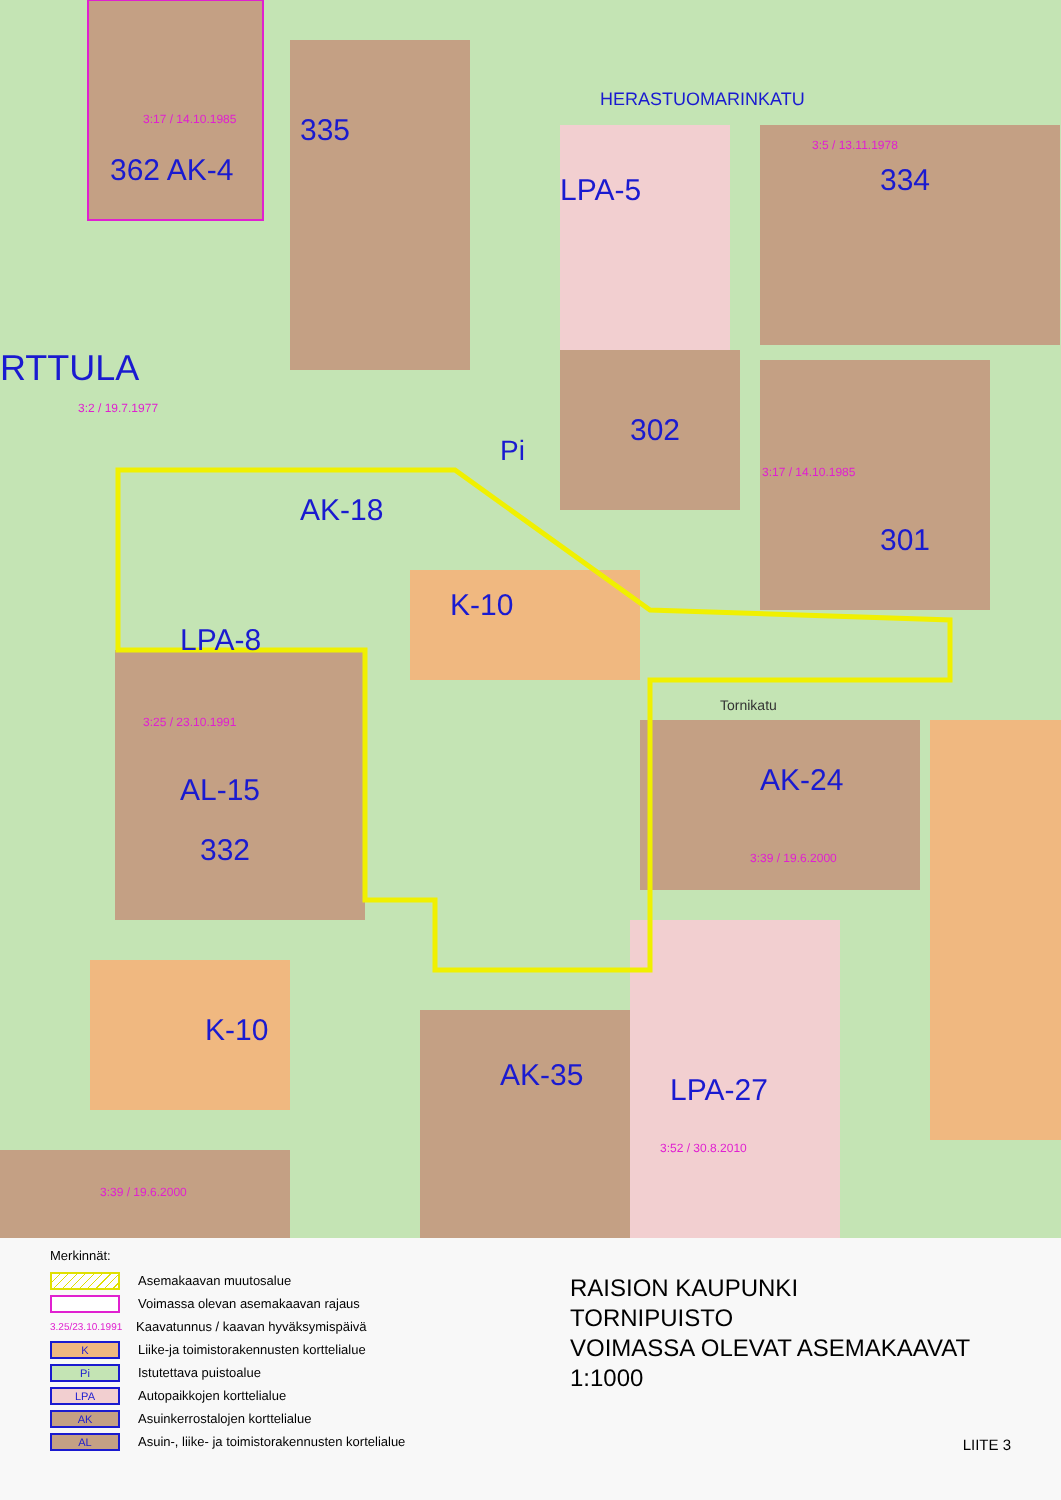Pi
HERASTUOMARINKATU
Tornikatu
362 AK-4
335
334
302
301
AL-15
332
K-10
AK-24
AK-35
LPA-27
K-10
LPA-8
AK-18
LPA-5
RTTULA
3:17 / 14.10.1985
3:5 / 13.11.1978
3:2 / 19.7.1977
3:17 / 14.10.1985
3:25 / 23.10.1991
3:39 / 19.6.2000
3:52 / 30.8.2010
3:39 / 19.6.2000
Merkinnät:
Asemakaavan muutosalue
Voimassa olevan asemakaavan rajaus
3.25/23.10.1991 Kaavatunnus / kaavan hyväksymispäivä
K Liike-ja toimistorakennusten kortteli­alue
Pi Istutettava puistoalue
LPA Autopaikkojen korttelialue
AK Asuinkerrostalojen korttelialue
AL Asuin-, liike- ja toimistorakennusten kortelialue
RAISION KAUPUNKI
TORNIPUISTO
VOIMASSA OLEVAT ASEMAKAAVAT
1:1000
LIITE 3